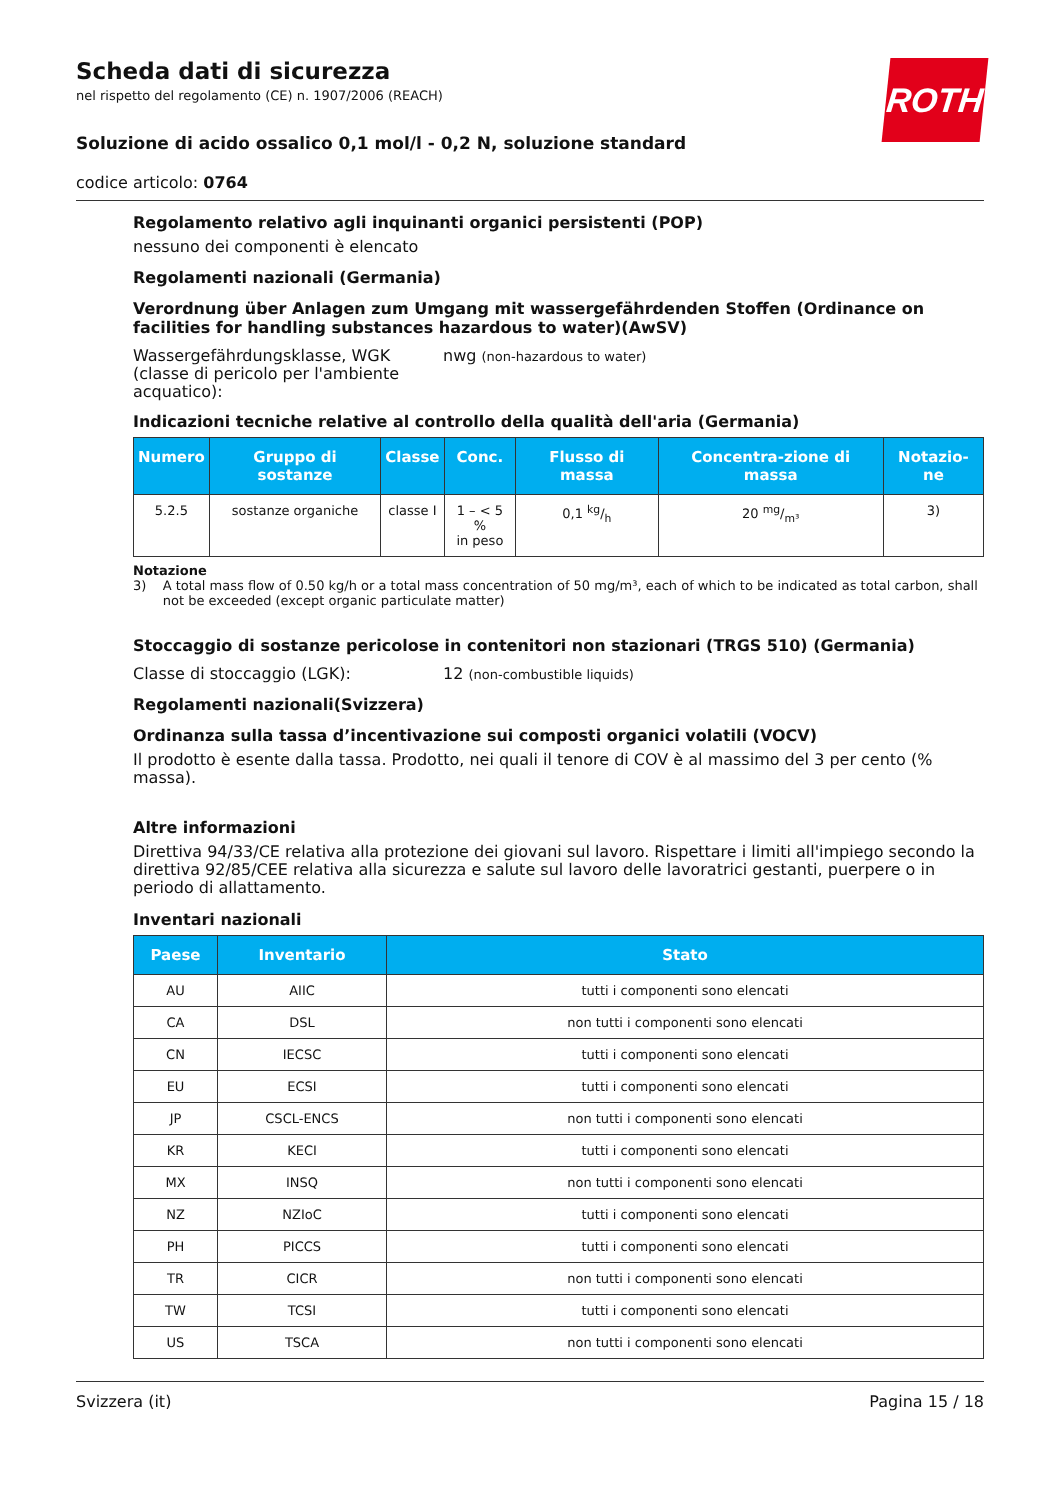ROTH
Scheda dati di sicurezza
nel rispetto del regolamento (CE) n. 1907/2006 (REACH)
Soluzione di acido ossalico 0,1 mol/l - 0,2 N, soluzione standard
codice articolo: 0764
Regolamento relativo agli inquinanti organici persistenti (POP)
nessuno dei componenti è elencato
Regolamenti nazionali (Germania)
Verordnung über Anlagen zum Umgang mit wassergefährdenden Stoffen (Ordinance on facilities for handling substances hazardous to water)(AwSV)
Wassergefährdungsklasse, WGK (classe di pericolo per l'ambiente acquatico):
nwg (non-hazardous to water)
Indicazioni tecniche relative al controllo della qualità dell'aria (Germania)
| Numero | Gruppo di sostanze | Classe | Conc. | Flusso di massa | Concentra-zione di massa | Notazio-ne |
| --- | --- | --- | --- | --- | --- | --- |
| 5.2.5 | sostanze organiche | classe I | 1 – < 5 % in peso | 0,1 kg/h | 20 mg/m³ | 3) |
Notazione
3) A total mass flow of 0.50 kg/h or a total mass concentration of 50 mg/m³, each of which to be indicated as total carbon, shall not be exceeded (except organic particulate matter)
Stoccaggio di sostanze pericolose in contenitori non stazionari (TRGS 510) (Germania)
Classe di stoccaggio (LGK): 12 (non-combustible liquids)
Regolamenti nazionali(Svizzera)
Ordinanza sulla tassa d’incentivazione sui composti organici volatili (VOCV)
Il prodotto è esente dalla tassa. Prodotto, nei quali il tenore di COV è al massimo del 3 per cento (% massa).
Altre informazioni
Direttiva 94/33/CE relativa alla protezione dei giovani sul lavoro. Rispettare i limiti all'impiego secondo la direttiva 92/85/CEE relativa alla sicurezza e salute sul lavoro delle lavoratrici gestanti, puerpere o in periodo di allattamento.
Inventari nazionali
| Paese | Inventario | Stato |
| --- | --- | --- |
| AU | AIIC | tutti i componenti sono elencati |
| CA | DSL | non tutti i componenti sono elencati |
| CN | IECSC | tutti i componenti sono elencati |
| EU | ECSI | tutti i componenti sono elencati |
| JP | CSCL-ENCS | non tutti i componenti sono elencati |
| KR | KECI | tutti i componenti sono elencati |
| MX | INSQ | non tutti i componenti sono elencati |
| NZ | NZIoC | tutti i componenti sono elencati |
| PH | PICCS | tutti i componenti sono elencati |
| TR | CICR | non tutti i componenti sono elencati |
| TW | TCSI | tutti i componenti sono elencati |
| US | TSCA | non tutti i componenti sono elencati |
Svizzera (it) Pagina 15 / 18